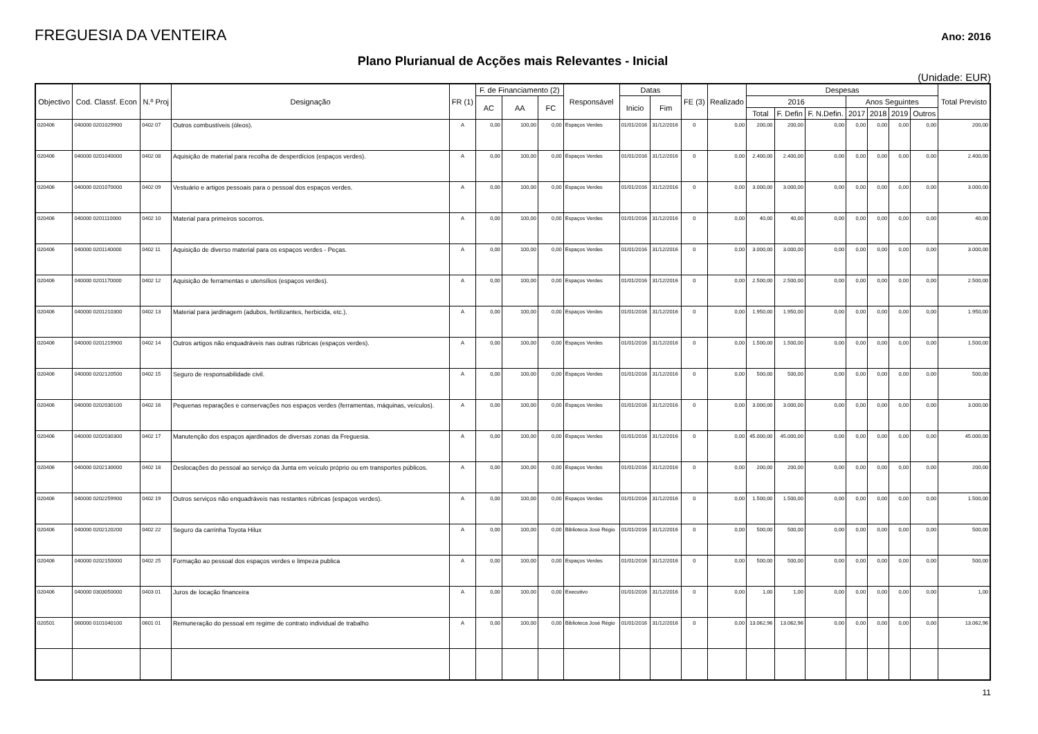FREGUESIA DA VENTEIRA
Ano: 2016
Plano Plurianual de Acções mais Relevantes - Inicial
(Unidade: EUR)
| Objectivo | Cod. Classf. Econ | N.º Proj | Designação | FR (1) | F. de Financiamento (2) | | | Responsável | Datas | | FE (3) | Realizado | Despesas | | | | | | | Total Previsto |
| --- | --- | --- | --- | --- | --- | --- | --- | --- | --- | --- | --- | --- | --- | --- | --- | --- | --- | --- | --- | --- |
| | | | | | AC | AA | FC | | Inicio | Fim | | | 2016 | | | Anos Seguintes | | | | |
| | | | | | | | | | | | | | Total | F. Defin | F. N.Defin. | 2017 | 2018 | 2019 | Outros | |
| 020406 | 040000 0201029900 | 0402 07 | Outros combustíveis (óleos). | A | 0,00 | 100,00 | 0,00 | Espaços Verdes | 01/01/2016 | 31/12/2016 | 0 | 0,00 | 200,00 | 200,00 | 0,00 | 0,00 | 0,00 | 0,00 | 0,00 | 200,00 |
| 020406 | 040000 0201040000 | 0402 08 | Aquisição de material para recolha de desperdícios (espaços verdes). | A | 0,00 | 100,00 | 0,00 | Espaços Verdes | 01/01/2016 | 31/12/2016 | 0 | 0,00 | 2.400,00 | 2.400,00 | 0,00 | 0,00 | 0,00 | 0,00 | 0,00 | 2.400,00 |
| 020406 | 040000 0201070000 | 0402 09 | Vestuário e artigos pessoais para o pessoal dos espaços verdes. | A | 0,00 | 100,00 | 0,00 | Espaços Verdes | 01/01/2016 | 31/12/2016 | 0 | 0,00 | 3.000,00 | 3.000,00 | 0,00 | 0,00 | 0,00 | 0,00 | 0,00 | 3.000,00 |
| 020406 | 040000 0201110000 | 0402 10 | Material para primeiros socorros. | A | 0,00 | 100,00 | 0,00 | Espaços Verdes | 01/01/2016 | 31/12/2016 | 0 | 0,00 | 40,00 | 40,00 | 0,00 | 0,00 | 0,00 | 0,00 | 0,00 | 40,00 |
| 020406 | 040000 0201140000 | 0402 11 | Aquisição de diverso material para os espaços verdes - Peças. | A | 0,00 | 100,00 | 0,00 | Espaços Verdes | 01/01/2016 | 31/12/2016 | 0 | 0,00 | 3.000,00 | 3.000,00 | 0,00 | 0,00 | 0,00 | 0,00 | 0,00 | 3.000,00 |
| 020406 | 040000 0201170000 | 0402 12 | Aquisição de ferramentas e utensílios (espaços verdes). | A | 0,00 | 100,00 | 0,00 | Espaços Verdes | 01/01/2016 | 31/12/2016 | 0 | 0,00 | 2.500,00 | 2.500,00 | 0,00 | 0,00 | 0,00 | 0,00 | 0,00 | 2.500,00 |
| 020406 | 040000 0201210300 | 0402 13 | Material para jardinagem (adubos, fertilizantes, herbicida, etc.). | A | 0,00 | 100,00 | 0,00 | Espaços Verdes | 01/01/2016 | 31/12/2016 | 0 | 0,00 | 1.950,00 | 1.950,00 | 0,00 | 0,00 | 0,00 | 0,00 | 0,00 | 1.950,00 |
| 020406 | 040000 0201219900 | 0402 14 | Outros artigos não enquadráveis nas outras rúbricas (espaços verdes). | A | 0,00 | 100,00 | 0,00 | Espaços Verdes | 01/01/2016 | 31/12/2016 | 0 | 0,00 | 1.500,00 | 1.500,00 | 0,00 | 0,00 | 0,00 | 0,00 | 0,00 | 1.500,00 |
| 020406 | 040000 0202120500 | 0402 15 | Seguro de responsabilidade civil. | A | 0,00 | 100,00 | 0,00 | Espaços Verdes | 01/01/2016 | 31/12/2016 | 0 | 0,00 | 500,00 | 500,00 | 0,00 | 0,00 | 0,00 | 0,00 | 0,00 | 500,00 |
| 020406 | 040000 0202030100 | 0402 16 | Pequenas reparações e conservações nos espaços verdes (ferramentas, máquinas, veículos). | A | 0,00 | 100,00 | 0,00 | Espaços Verdes | 01/01/2016 | 31/12/2016 | 0 | 0,00 | 3.000,00 | 3.000,00 | 0,00 | 0,00 | 0,00 | 0,00 | 0,00 | 3.000,00 |
| 020406 | 040000 0202030300 | 0402 17 | Manutenção dos espaços ajardinados de diversas zonas da Freguesia. | A | 0,00 | 100,00 | 0,00 | Espaços Verdes | 01/01/2016 | 31/12/2016 | 0 | 0,00 | 45.000,00 | 45.000,00 | 0,00 | 0,00 | 0,00 | 0,00 | 0,00 | 45.000,00 |
| 020406 | 040000 0202130000 | 0402 18 | Deslocações do pessoal ao serviço da Junta em veículo próprio ou em transportes públicos. | A | 0,00 | 100,00 | 0,00 | Espaços Verdes | 01/01/2016 | 31/12/2016 | 0 | 0,00 | 200,00 | 200,00 | 0,00 | 0,00 | 0,00 | 0,00 | 0,00 | 200,00 |
| 020406 | 040000 0202259900 | 0402 19 | Outros serviços não enquadráveis nas restantes rúbricas (espaços verdes). | A | 0,00 | 100,00 | 0,00 | Espaços Verdes | 01/01/2016 | 31/12/2016 | 0 | 0,00 | 1.500,00 | 1.500,00 | 0,00 | 0,00 | 0,00 | 0,00 | 0,00 | 1.500,00 |
| 020406 | 040000 0202120200 | 0402 22 | Seguro da carrinha Toyota Hilux | A | 0,00 | 100,00 | 0,00 | Biblioteca José Régio | 01/01/2016 | 31/12/2016 | 0 | 0,00 | 500,00 | 500,00 | 0,00 | 0,00 | 0,00 | 0,00 | 0,00 | 500,00 |
| 020406 | 040000 0202150000 | 0402 25 | Formação ao pessoal dos espaços verdes e limpeza publica | A | 0,00 | 100,00 | 0,00 | Espaços Verdes | 01/01/2016 | 31/12/2016 | 0 | 0,00 | 500,00 | 500,00 | 0,00 | 0,00 | 0,00 | 0,00 | 0,00 | 500,00 |
| 020406 | 040000 0303050000 | 0403 01 | Juros de locação financeira | A | 0,00 | 100,00 | 0,00 | Executivo | 01/01/2016 | 31/12/2016 | 0 | 0,00 | 1,00 | 1,00 | 0,00 | 0,00 | 0,00 | 0,00 | 0,00 | 1,00 |
| 020501 | 060000 0101040100 | 0601 01 | Remuneração do pessoal em regime de contrato individual de trabalho | A | 0,00 | 100,00 | 0,00 | Biblioteca José Régio | 01/01/2016 | 31/12/2016 | 0 | 0,00 | 13.062,96 | 13.062,96 | 0,00 | 0,00 | 0,00 | 0,00 | 0,00 | 13.062,96 |
11